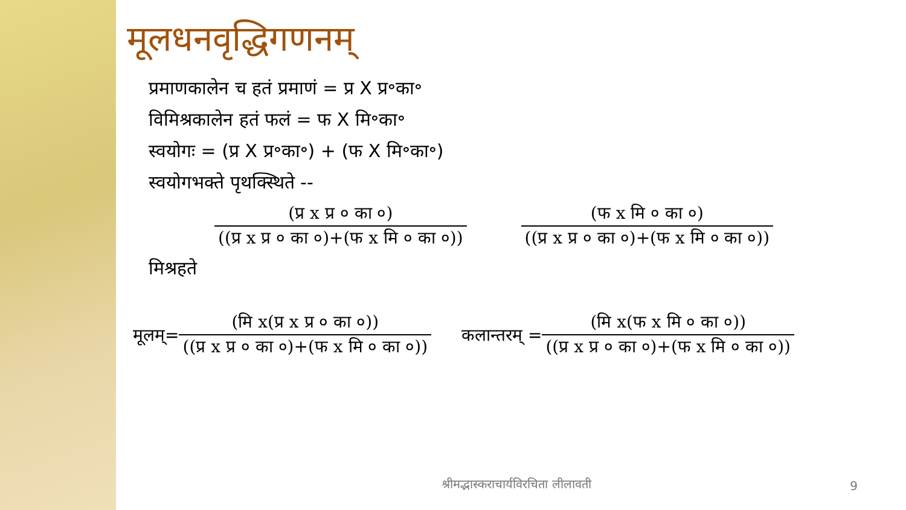मूलधनवृद्धिगणनम्
प्रमाणकालेन च हतं प्रमाणं = प्र X प्र॰का॰
विमिश्रकालेन हतं फलं = फ X मि॰का॰
स्वयोगः = (प्र X प्र॰का॰) + (फ X मि॰का॰)
स्वयोगभक्ते पृथक्स्थिते --
(प्र x प्र ० का ०)
((प्र x प्र ० का ०)+(फ x मि ० का ०))
(फ x मि ० का ०)
((प्र x प्र ० का ०)+(फ x मि ० का ०))
मिश्रहते
मूलम्=
(मि x(प्र x प्र ० का ०))
((प्र x प्र ० का ०)+(फ x मि ० का ०))
कलान्तरम् =
(मि x(फ x मि ० का ०))
((प्र x प्र ० का ०)+(फ x मि ० का ०))
श्रीमद्भास्कराचार्यविरचिता लीलावती
9